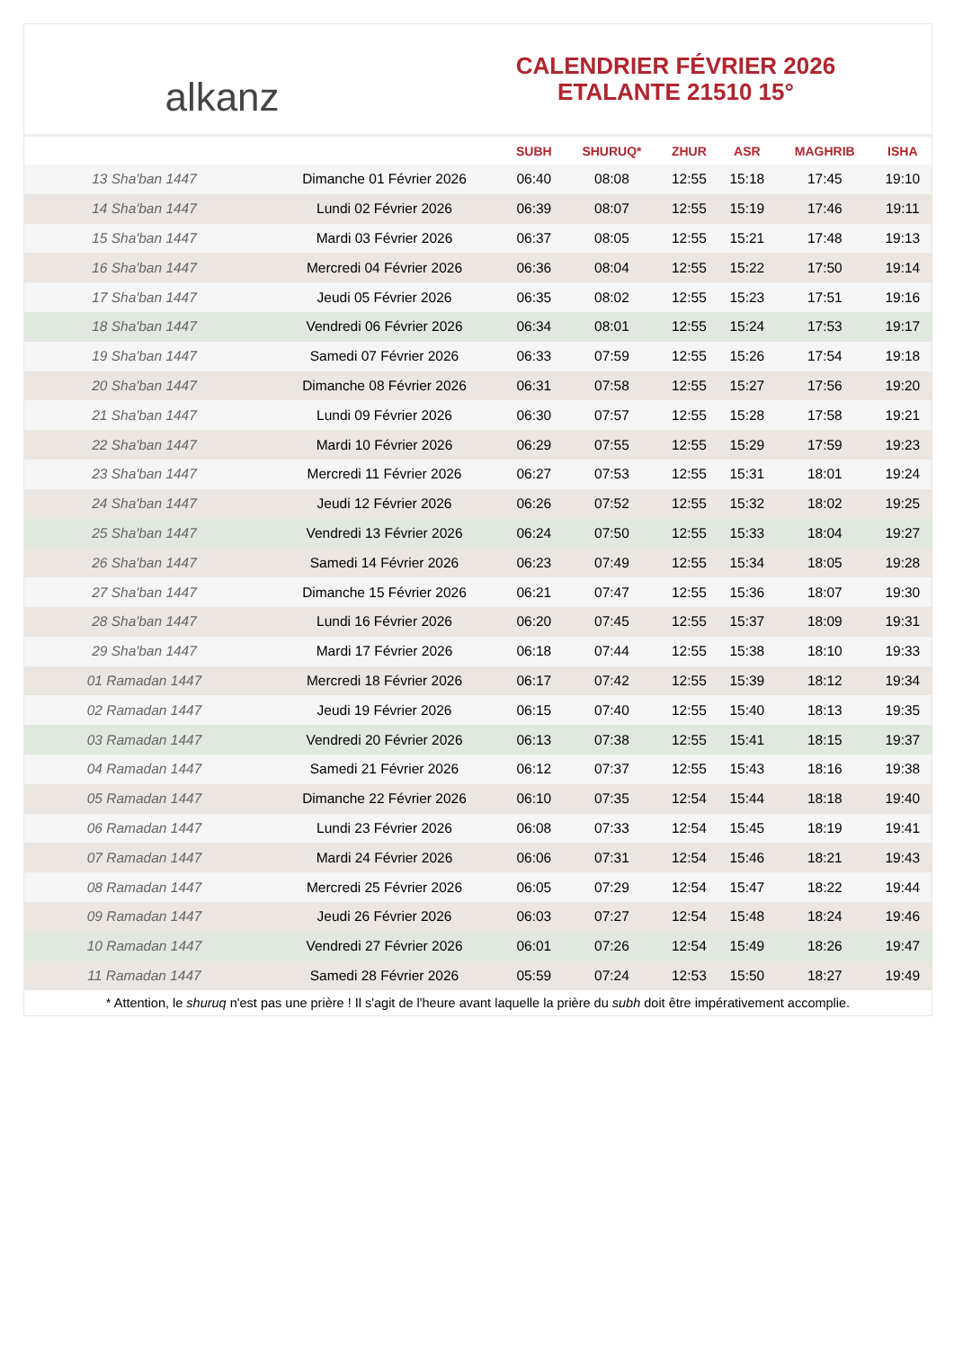alkanz
CALENDRIER FÉVRIER 2026
ETALANTE 21510 15°
| | | SUBH | SHURUQ* | ZHUR | ASR | MAGHRIB | ISHA |
| --- | --- | --- | --- | --- | --- | --- | --- |
| 13 Sha'ban 1447 | Dimanche 01 Février 2026 | 06:40 | 08:08 | 12:55 | 15:18 | 17:45 | 19:10 |
| 14 Sha'ban 1447 | Lundi 02 Février 2026 | 06:39 | 08:07 | 12:55 | 15:19 | 17:46 | 19:11 |
| 15 Sha'ban 1447 | Mardi 03 Février 2026 | 06:37 | 08:05 | 12:55 | 15:21 | 17:48 | 19:13 |
| 16 Sha'ban 1447 | Mercredi 04 Février 2026 | 06:36 | 08:04 | 12:55 | 15:22 | 17:50 | 19:14 |
| 17 Sha'ban 1447 | Jeudi 05 Février 2026 | 06:35 | 08:02 | 12:55 | 15:23 | 17:51 | 19:16 |
| 18 Sha'ban 1447 | Vendredi 06 Février 2026 | 06:34 | 08:01 | 12:55 | 15:24 | 17:53 | 19:17 |
| 19 Sha'ban 1447 | Samedi 07 Février 2026 | 06:33 | 07:59 | 12:55 | 15:26 | 17:54 | 19:18 |
| 20 Sha'ban 1447 | Dimanche 08 Février 2026 | 06:31 | 07:58 | 12:55 | 15:27 | 17:56 | 19:20 |
| 21 Sha'ban 1447 | Lundi 09 Février 2026 | 06:30 | 07:57 | 12:55 | 15:28 | 17:58 | 19:21 |
| 22 Sha'ban 1447 | Mardi 10 Février 2026 | 06:29 | 07:55 | 12:55 | 15:29 | 17:59 | 19:23 |
| 23 Sha'ban 1447 | Mercredi 11 Février 2026 | 06:27 | 07:53 | 12:55 | 15:31 | 18:01 | 19:24 |
| 24 Sha'ban 1447 | Jeudi 12 Février 2026 | 06:26 | 07:52 | 12:55 | 15:32 | 18:02 | 19:25 |
| 25 Sha'ban 1447 | Vendredi 13 Février 2026 | 06:24 | 07:50 | 12:55 | 15:33 | 18:04 | 19:27 |
| 26 Sha'ban 1447 | Samedi 14 Février 2026 | 06:23 | 07:49 | 12:55 | 15:34 | 18:05 | 19:28 |
| 27 Sha'ban 1447 | Dimanche 15 Février 2026 | 06:21 | 07:47 | 12:55 | 15:36 | 18:07 | 19:30 |
| 28 Sha'ban 1447 | Lundi 16 Février 2026 | 06:20 | 07:45 | 12:55 | 15:37 | 18:09 | 19:31 |
| 29 Sha'ban 1447 | Mardi 17 Février 2026 | 06:18 | 07:44 | 12:55 | 15:38 | 18:10 | 19:33 |
| 01 Ramadan 1447 | Mercredi 18 Février 2026 | 06:17 | 07:42 | 12:55 | 15:39 | 18:12 | 19:34 |
| 02 Ramadan 1447 | Jeudi 19 Février 2026 | 06:15 | 07:40 | 12:55 | 15:40 | 18:13 | 19:35 |
| 03 Ramadan 1447 | Vendredi 20 Février 2026 | 06:13 | 07:38 | 12:55 | 15:41 | 18:15 | 19:37 |
| 04 Ramadan 1447 | Samedi 21 Février 2026 | 06:12 | 07:37 | 12:55 | 15:43 | 18:16 | 19:38 |
| 05 Ramadan 1447 | Dimanche 22 Février 2026 | 06:10 | 07:35 | 12:54 | 15:44 | 18:18 | 19:40 |
| 06 Ramadan 1447 | Lundi 23 Février 2026 | 06:08 | 07:33 | 12:54 | 15:45 | 18:19 | 19:41 |
| 07 Ramadan 1447 | Mardi 24 Février 2026 | 06:06 | 07:31 | 12:54 | 15:46 | 18:21 | 19:43 |
| 08 Ramadan 1447 | Mercredi 25 Février 2026 | 06:05 | 07:29 | 12:54 | 15:47 | 18:22 | 19:44 |
| 09 Ramadan 1447 | Jeudi 26 Février 2026 | 06:03 | 07:27 | 12:54 | 15:48 | 18:24 | 19:46 |
| 10 Ramadan 1447 | Vendredi 27 Février 2026 | 06:01 | 07:26 | 12:54 | 15:49 | 18:26 | 19:47 |
| 11 Ramadan 1447 | Samedi 28 Février 2026 | 05:59 | 07:24 | 12:53 | 15:50 | 18:27 | 19:49 |
* Attention, le shuruq n'est pas une prière ! Il s'agit de l'heure avant laquelle la prière du subh doit être impérativement accomplie.